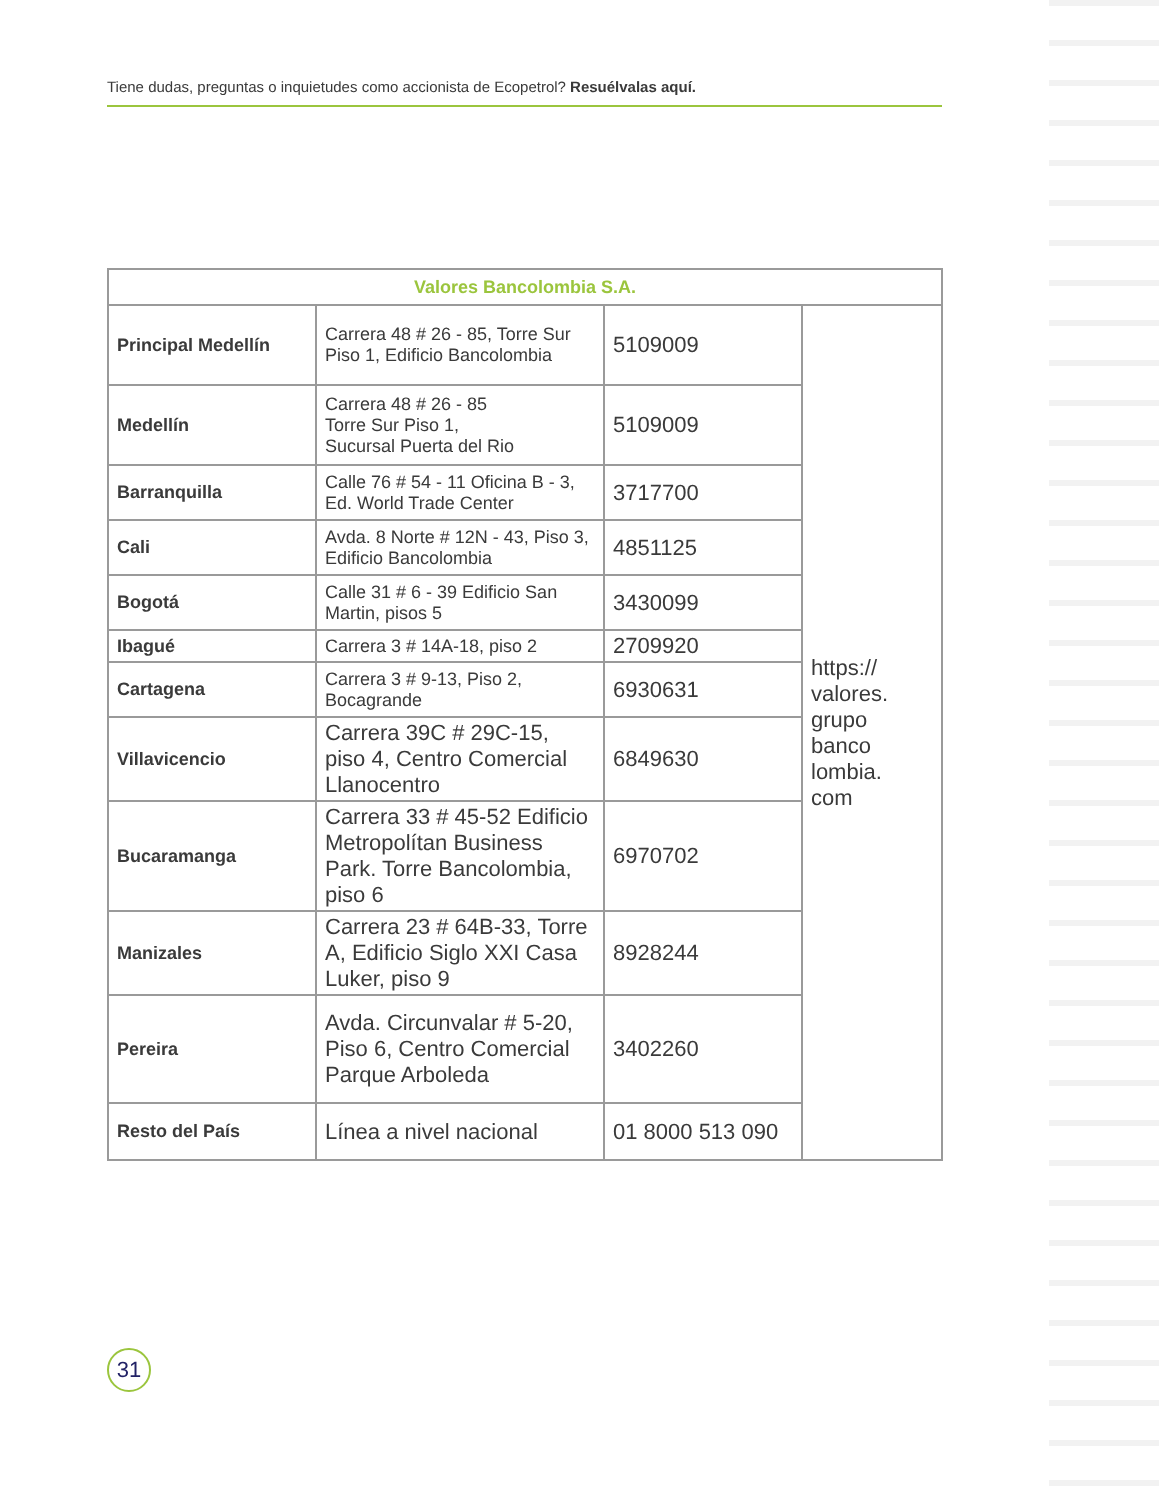Tiene dudas, preguntas o inquietudes como accionista de Ecopetrol? Resuélvalas aquí.
| Valores Bancolombia S.A. | | | |
| --- | --- | --- | --- |
| Principal Medellín | Carrera 48 # 26 - 85, Torre Sur Piso 1, Edificio Bancolombia | 5109009 | https:// valores. grupo banco lombia. com |
| Medellín | Carrera 48 # 26 - 85 Torre Sur Piso 1, Sucursal Puerta del Rio | 5109009 | |
| Barranquilla | Calle 76 # 54 - 11 Oficina B - 3, Ed. World Trade Center | 3717700 | |
| Cali | Avda. 8 Norte # 12N - 43, Piso 3, Edificio Bancolombia | 4851125 | |
| Bogotá | Calle 31 # 6 - 39 Edificio San Martin, pisos 5 | 3430099 | |
| Ibagué | Carrera 3 # 14A-18, piso 2 | 2709920 | |
| Cartagena | Carrera 3 # 9-13, Piso 2, Bocagrande | 6930631 | |
| Villavicencio | Carrera 39C # 29C-15, piso 4, Centro Comercial Llanocentro | 6849630 | |
| Bucaramanga | Carrera 33 # 45-52 Edificio Metropolítan Business Park. Torre Bancolombia, piso 6 | 6970702 | |
| Manizales | Carrera 23 # 64B-33, Torre A, Edificio Siglo XXI Casa Luker, piso 9 | 8928244 | |
| Pereira | Avda. Circunvalar # 5-20, Piso 6, Centro Comercial Parque Arboleda | 3402260 | |
| Resto del País | Línea a nivel nacional | 01 8000 513 090 | |
31